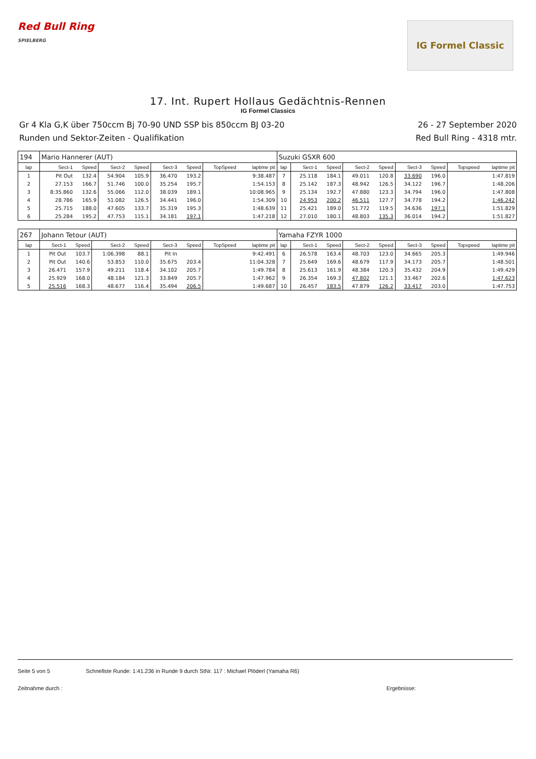Red Bull Ring
SPIELBERG
IG Formel Classic
17. Int. Rupert Hollaus Gedächtnis-Rennen
IG Formel Classics
Gr 4 Kla G,K über 750ccm Bj 70-90 UND SSP bis 850ccm BJ 03-20
Runden und Sektor-Zeiten - Qualifikation
26 - 27 September 2020
Red Bull Ring - 4318 mtr.
| 194 | Mario Hannerer (AUT) | | | | | | | | Suzuki GSXR 600 | | | | | | | | |
| lap | Sect-1 | Speed | Sect-2 | Speed | Sect-3 | Speed | TopSpeed | laptime pit | lap | Sect-1 | Speed | Sect-2 | Speed | Sect-3 | Speed | Topspeed | laptime pit |
| 1 | Pit Out | 132.4 | 54.904 | 105.9 | 36.470 | 193.2 | | 9:38.487 | 7 | 25.118 | 184.1 | 49.011 | 120.8 | 33.690 | 196.0 | | 1:47.819 |
| 2 | 27.153 | 166.7 | 51.746 | 100.0 | 35.254 | 195.7 | | 1:54.153 | 8 | 25.142 | 187.3 | 48.942 | 126.5 | 34.122 | 196.7 | | 1:48.206 |
| 3 | 8:35.860 | 132.6 | 55.066 | 112.0 | 38.039 | 189.1 | | 10:08.965 | 9 | 25.134 | 192.7 | 47.880 | 123.3 | 34.794 | 196.0 | | 1:47.808 |
| 4 | 28.786 | 165.9 | 51.082 | 126.5 | 34.441 | 196.0 | | 1:54.309 | 10 | 24.953 | 200.2 | 46.511 | 127.7 | 34.778 | 194.2 | | 1:46.242 |
| 5 | 25.715 | 188.0 | 47.605 | 133.7 | 35.319 | 195.3 | | 1:48.639 | 11 | 25.421 | 189.0 | 51.772 | 119.5 | 34.636 | 197.1 | | 1:51.829 |
| 6 | 25.284 | 195.2 | 47.753 | 115.1 | 34.181 | 197.1 | | 1:47.218 | 12 | 27.010 | 180.1 | 48.803 | 135.3 | 36.014 | 194.2 | | 1:51.827 |
| 267 | Johann Tetour (AUT) | | | | | | | | Yamaha FZYR 1000 | | | | | | | | |
| lap | Sect-1 | Speed | Sect-2 | Speed | Sect-3 | Speed | TopSpeed | laptime pit | lap | Sect-1 | Speed | Sect-2 | Speed | Sect-3 | Speed | Topspeed | laptime pit |
| 1 | Pit Out | 103.7 | 1:06.398 | 88.1 | Pit In | | | 9:42.491 | 6 | 26.578 | 163.4 | 48.703 | 123.0 | 34.665 | 205.3 | | 1:49.946 |
| 2 | Pit Out | 140.6 | 53.853 | 110.0 | 35.675 | 203.4 | | 11:04.328 | 7 | 25.649 | 169.6 | 48.679 | 117.9 | 34.173 | 205.7 | | 1:48.501 |
| 3 | 26.471 | 157.9 | 49.211 | 118.4 | 34.102 | 205.7 | | 1:49.784 | 8 | 25.613 | 161.9 | 48.384 | 120.3 | 35.432 | 204.9 | | 1:49.429 |
| 4 | 25.929 | 168.0 | 48.184 | 121.3 | 33.849 | 205.7 | | 1:47.962 | 9 | 26.354 | 169.3 | 47.802 | 121.1 | 33.467 | 202.6 | | 1:47.623 |
| 5 | 25.516 | 168.3 | 48.677 | 116.4 | 35.494 | 206.5 | | 1:49.687 | 10 | 26.457 | 183.5 | 47.879 | 126.2 | 33.417 | 203.0 | | 1:47.753 |
Seite 5 von 5 Schnellste Runde: 1:41.236 in Runde 9 durch StNr. 117 : Michael Plöderl (Yamaha R6)
Zeitnahme durch : Ergebnisse: